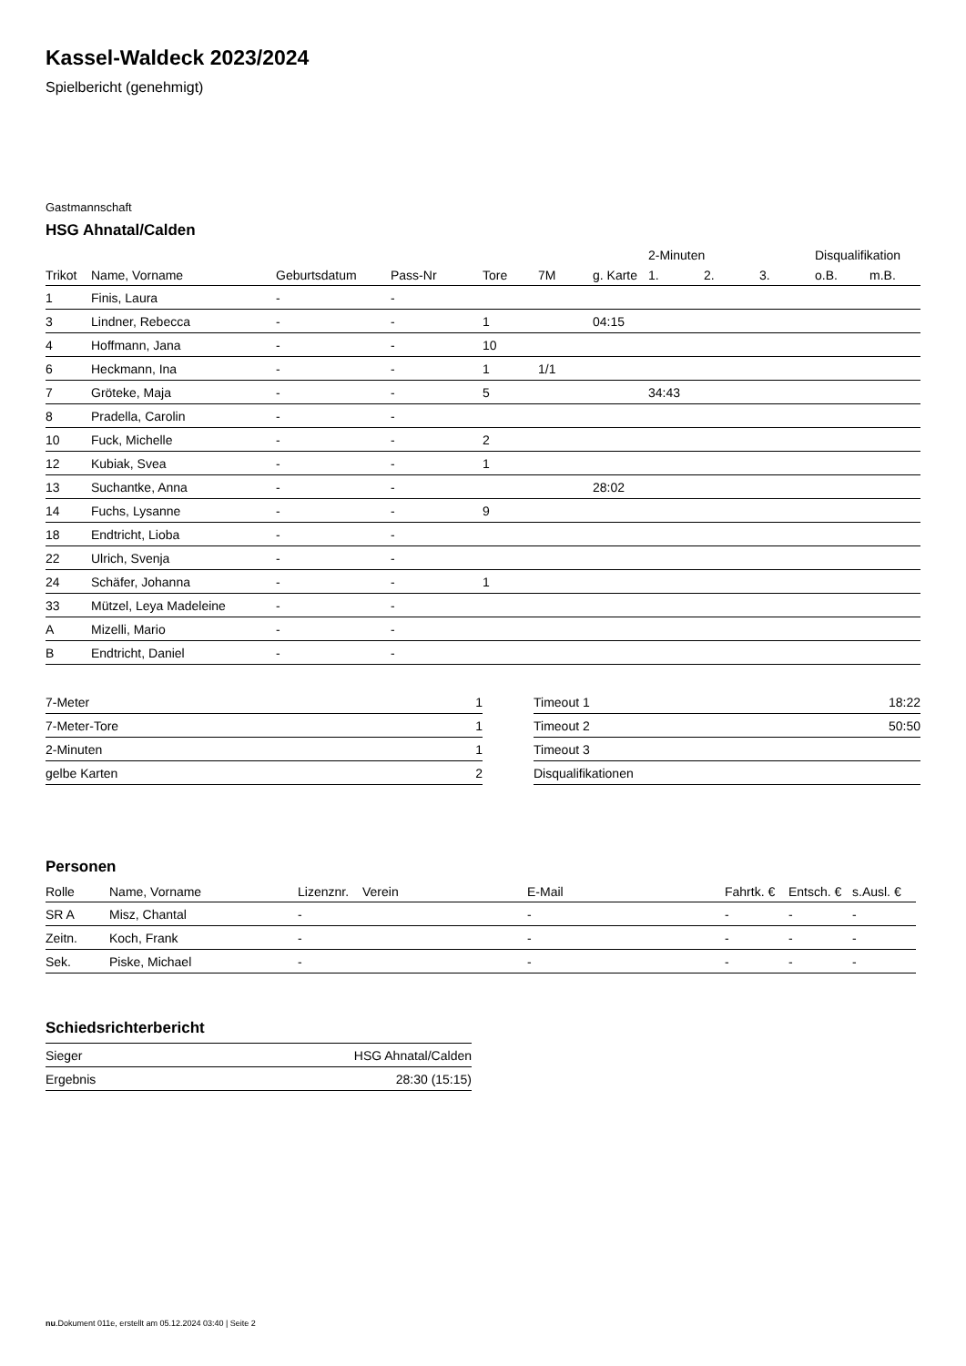Kassel-Waldeck 2023/2024
Spielbericht (genehmigt)
Gastmannschaft
HSG Ahnatal/Calden
| | | | | | | | 2-Minuten | | | Disqualifikation | |
| --- | --- | --- | --- | --- | --- | --- | --- | --- | --- | --- | --- |
| Trikot | Name, Vorname | Geburtsdatum | Pass-Nr | Tore | 7M | g. Karte | 1. | 2. | 3. | o.B. | m.B. |
| 1 | Finis, Laura | - | - | | | | | | | | |
| 3 | Lindner, Rebecca | - | - | 1 | | 04:15 | | | | | |
| 4 | Hoffmann, Jana | - | - | 10 | | | | | | | |
| 6 | Heckmann, Ina | - | - | 1 | 1/1 | | | | | | |
| 7 | Gröteke, Maja | - | - | 5 | | | 34:43 | | | | |
| 8 | Pradella, Carolin | - | - | | | | | | | | |
| 10 | Fuck, Michelle | - | - | 2 | | | | | | | |
| 12 | Kubiak, Svea | - | - | 1 | | | | | | | |
| 13 | Suchantke, Anna | - | - | | | 28:02 | | | | | |
| 14 | Fuchs, Lysanne | - | - | 9 | | | | | | | |
| 18 | Endtricht, Lioba | - | - | | | | | | | | |
| 22 | Ulrich, Svenja | - | - | | | | | | | | |
| 24 | Schäfer, Johanna | - | - | 1 | | | | | | | |
| 33 | Mützel, Leya Madeleine | - | - | | | | | | | | |
| A | Mizelli, Mario | - | - | | | | | | | | |
| B | Endtricht, Daniel | - | - | | | | | | | | |
| 7-Meter | 1 |
| 7-Meter-Tore | 1 |
| 2-Minuten | 1 |
| gelbe Karten | 2 |
| Timeout 1 | 18:22 |
| Timeout 2 | 50:50 |
| Timeout 3 | |
| Disqualifikationen | |
Personen
| Rolle | Name, Vorname | Lizenznr. | Verein | E-Mail | Fahrtk. € | Entsch. € | s.Ausl. € |
| --- | --- | --- | --- | --- | --- | --- | --- |
| SR A | Misz, Chantal | - | | - | - | - | - |
| Zeitn. | Koch, Frank | - | | - | - | - | - |
| Sek. | Piske, Michael | - | | - | - | - | - |
Schiedsrichterbericht
| Sieger | HSG Ahnatal/Calden |
| Ergebnis | 28:30 (15:15) |
nu.Dokument 011e, erstellt am 05.12.2024 03:40 | Seite 2